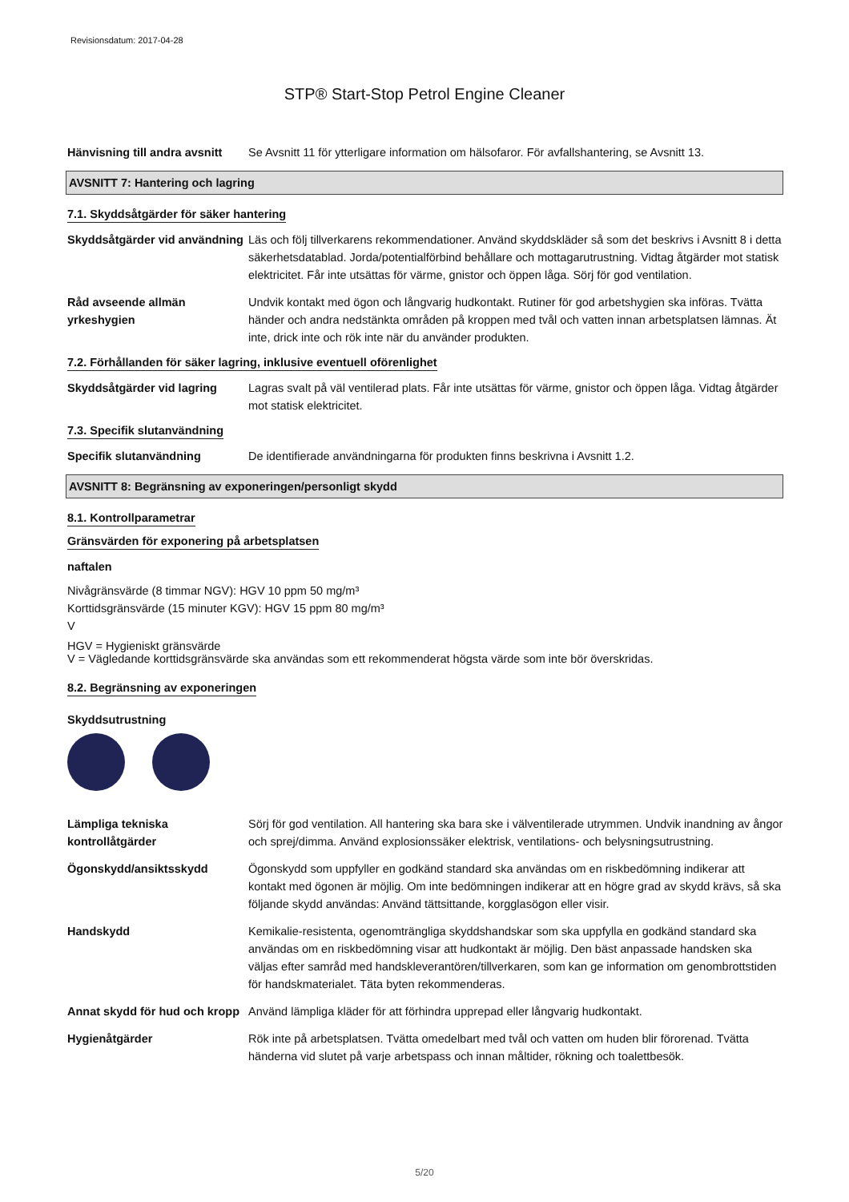Revisionsdatum: 2017-04-28
STP® Start-Stop Petrol Engine Cleaner
Hänvisning till andra avsnitt
Se Avsnitt 11 för ytterligare information om hälsofaror. För avfallshantering, se Avsnitt 13.
AVSNITT 7: Hantering och lagring
7.1. Skyddsåtgärder för säker hantering
Skyddsåtgärder vid användning
Läs och följ tillverkarens rekommendationer. Använd skyddskläder så som det beskrivs i Avsnitt 8 i detta säkerhetsdatablad. Jorda/potentialförbind behållare och mottagarutrustning. Vidtag åtgärder mot statisk elektricitet. Får inte utsättas för värme, gnistor och öppen låga. Sörj för god ventilation.
Råd avseende allmän yrkeshygien
Undvik kontakt med ögon och långvarig hudkontakt. Rutiner för god arbetshygien ska införas. Tvätta händer och andra nedstänkta områden på kroppen med tvål och vatten innan arbetsplatsen lämnas. Ät inte, drick inte och rök inte när du använder produkten.
7.2. Förhållanden för säker lagring, inklusive eventuell oförenlighet
Skyddsåtgärder vid lagring
Lagras svalt på väl ventilerad plats. Får inte utsättas för värme, gnistor och öppen låga. Vidtag åtgärder mot statisk elektricitet.
7.3. Specifik slutanvändning
Specifik slutanvändning De identifierade användningarna för produkten finns beskrivna i Avsnitt 1.2.
AVSNITT 8: Begränsning av exponeringen/personligt skydd
8.1. Kontrollparametrar
Gränsvärden för exponering på arbetsplatsen
naftalen
Nivågränsvärde (8 timmar NGV): HGV 10 ppm 50 mg/m³
Korttidsgränsvärde (15 minuter KGV): HGV 15 ppm 80 mg/m³
V
HGV = Hygieniskt gränsvärde
V = Vägledande korttidsgränsvärde ska användas som ett rekommenderat högsta värde som inte bör överskridas.
8.2. Begränsning av exponeringen
Skyddsutrustning
Lämpliga tekniska kontrollåtgärder
Sörj för god ventilation. All hantering ska bara ske i välventilerade utrymmen. Undvik inandning av ångor och sprej/dimma. Använd explosionssäker elektrisk, ventilations- och belysningsutrustning.
Ögonskydd/ansiktsskydd Ögonskydd som uppfyller en godkänd standard ska användas om en riskbedömning indikerar att kontakt med ögonen är möjlig. Om inte bedömningen indikerar att en högre grad av skydd krävs, så ska följande skydd användas: Använd tättsittande, korgglasögon eller visir.
Handskydd Kemikalie-resistenta, ogenomträngliga skyddshandskar som ska uppfylla en godkänd standard ska användas om en riskbedömning visar att hudkontakt är möjlig. Den bäst anpassade handsken ska väljas efter samråd med handskleverantören/tillverkaren, som kan ge information om genombrottstiden för handskmaterialet. Täta byten rekommenderas.
Annat skydd för hud och kropp
Använd lämpliga kläder för att förhindra upprepad eller långvarig hudkontakt.
Hygienåtgärder Rök inte på arbetsplatsen. Tvätta omedelbart med tvål och vatten om huden blir förorenad. Tvätta händerna vid slutet på varje arbetspass och innan måltider, rökning och toalettbesök.
5/20